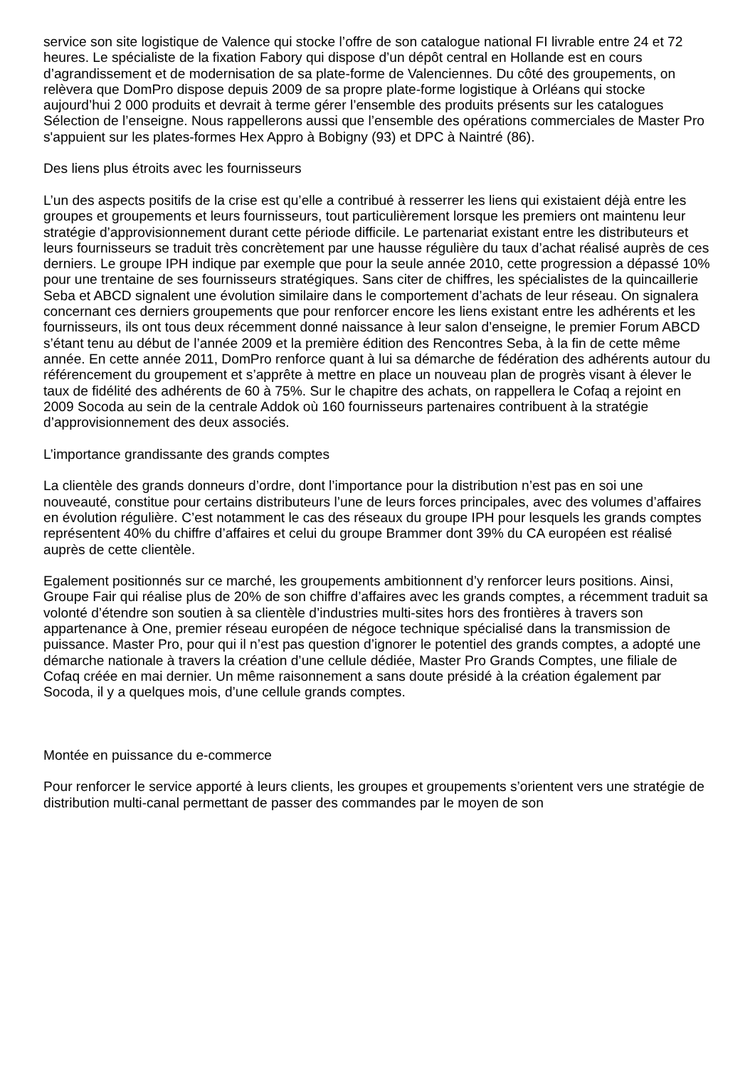service son site logistique de Valence qui stocke l’offre de son catalogue national FI livrable entre 24 et 72 heures. Le spécialiste de la fixation Fabory qui dispose d’un dépôt central en Hollande est en cours d’agrandissement et de modernisation de sa plate-forme de Valenciennes. Du côté des groupements, on relèvera que DomPro dispose depuis 2009 de sa propre plate-forme logistique à Orléans qui stocke aujourd’hui 2 000 produits et devrait à terme gérer l’ensemble des produits présents sur les catalogues Sélection de l’enseigne. Nous rappellerons aussi que l’ensemble des opérations commerciales de Master Pro s'appuient sur les plates-formes Hex Appro à Bobigny (93) et DPC à Naintré (86).
Des liens plus étroits avec les fournisseurs
L’un des aspects positifs de la crise est qu’elle a contribué à resserrer les liens qui existaient déjà entre les groupes et groupements et leurs fournisseurs, tout particulièrement lorsque les premiers ont maintenu leur stratégie d’approvisionnement durant cette période difficile. Le partenariat existant entre les distributeurs et leurs fournisseurs se traduit très concrètement par une hausse régulière du taux d’achat réalisé auprès de ces derniers. Le groupe IPH indique par exemple que pour la seule année 2010, cette progression a dépassé 10% pour une trentaine de ses fournisseurs stratégiques. Sans citer de chiffres, les spécialistes de la quincaillerie Seba et ABCD signalent une évolution similaire dans le comportement d’achats de leur réseau. On signalera concernant ces derniers groupements que pour renforcer encore les liens existant entre les adhérents et les fournisseurs, ils ont tous deux récemment donné naissance à leur salon d’enseigne, le premier Forum ABCD s’étant tenu au début de l’année 2009 et la première édition des Rencontres Seba, à la fin de cette même année. En cette année 2011, DomPro renforce quant à lui sa démarche de fédération des adhérents autour du référencement du groupement et s’apprête à mettre en place un nouveau plan de progrès visant à élever le taux de fidélité des adhérents de 60 à 75%. Sur le chapitre des achats, on rappellera le Cofaq a rejoint en 2009 Socoda au sein de la centrale Addok où 160 fournisseurs partenaires contribuent à la stratégie d’approvisionnement des deux associés.
L’importance grandissante des grands comptes
La clientèle des grands donneurs d’ordre, dont l’importance pour la distribution n’est pas en soi une nouveauté, constitue pour certains distributeurs l’une de leurs forces principales, avec des volumes d’affaires en évolution régulière. C’est notamment le cas des réseaux du groupe IPH pour lesquels les grands comptes représentent 40% du chiffre d’affaires et celui du groupe Brammer dont 39% du CA européen est réalisé auprès de cette clientèle.
Egalement positionnés sur ce marché, les groupements ambitionnent d’y renforcer leurs positions. Ainsi, Groupe Fair qui réalise plus de 20% de son chiffre d’affaires avec les grands comptes, a récemment traduit sa volonté d’étendre son soutien à sa clientèle d’industries multi-sites hors des frontières à travers son appartenance à One, premier réseau européen de négoce technique spécialisé dans la transmission de puissance. Master Pro, pour qui il n’est pas question d’ignorer le potentiel des grands comptes, a adopté une démarche nationale à travers la création d’une cellule dédiée, Master Pro Grands Comptes, une filiale de Cofaq créée en mai dernier. Un même raisonnement a sans doute présidé à la création également par Socoda, il y a quelques mois, d’une cellule grands comptes.
Montée en puissance du e-commerce
Pour renforcer le service apporté à leurs clients, les groupes et groupements s’orientent vers une stratégie de distribution multi-canal permettant de passer des commandes par le moyen de son